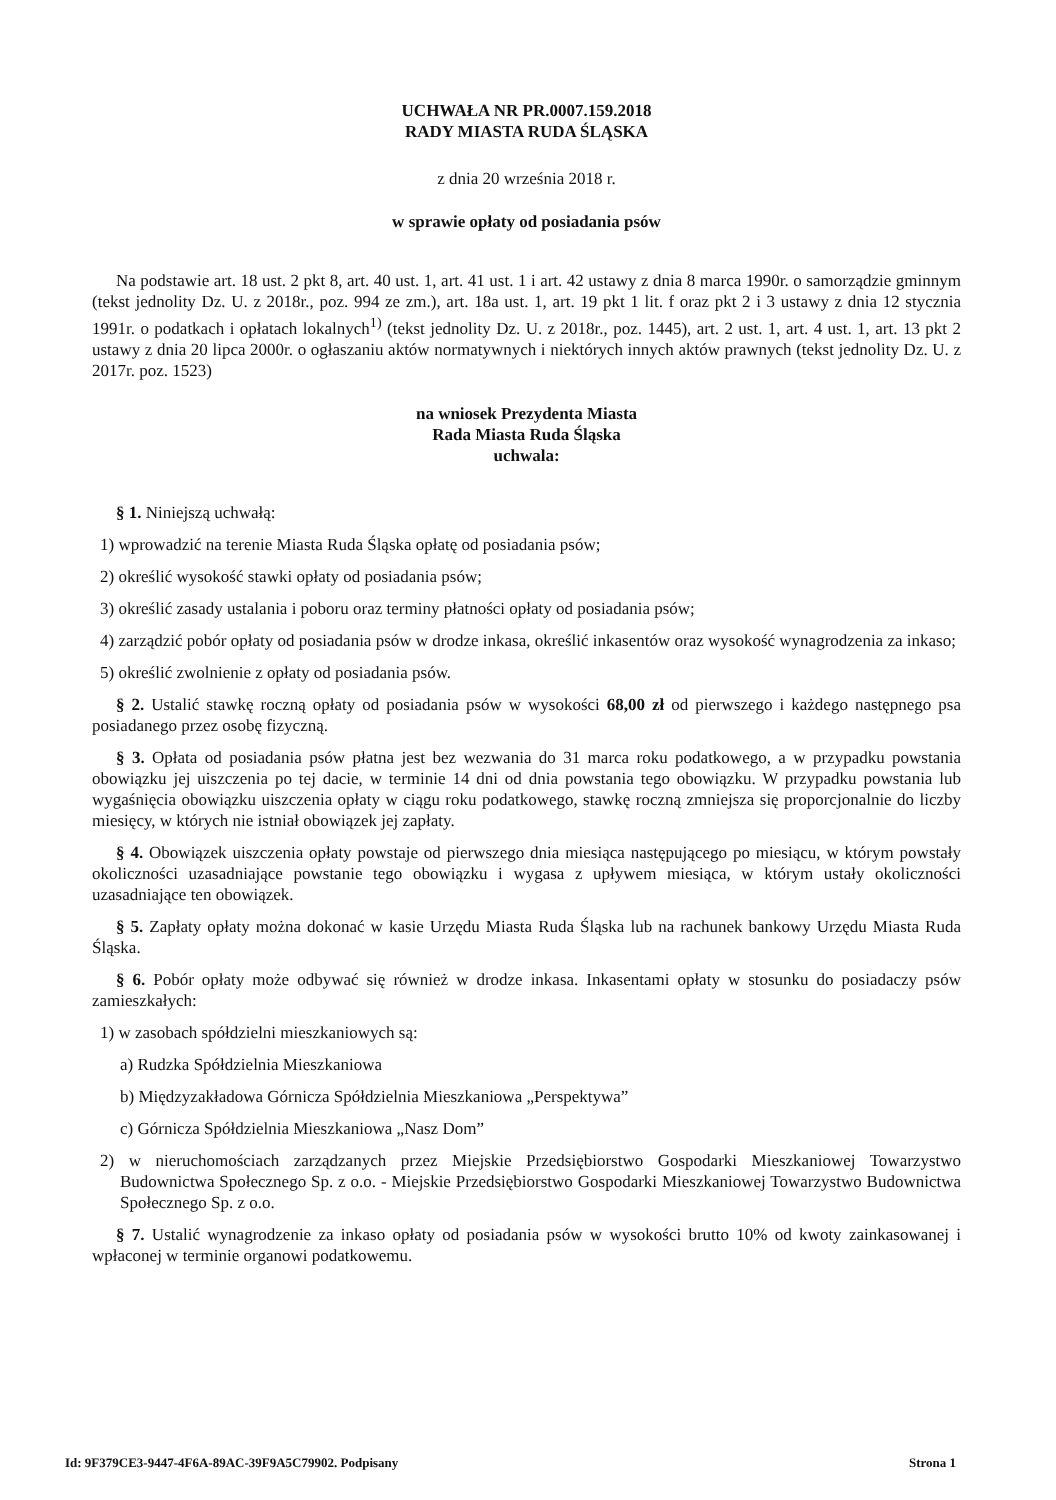UCHWAŁA NR PR.0007.159.2018
RADY MIASTA RUDA ŚLĄSKA
z dnia 20 września 2018 r.
w sprawie opłaty od posiadania psów
Na podstawie art. 18 ust. 2 pkt 8, art. 40 ust. 1, art. 41 ust. 1 i art. 42 ustawy z dnia 8 marca 1990r. o samorządzie gminnym (tekst jednolity Dz. U. z 2018r., poz. 994 ze zm.), art. 18a ust. 1, art. 19 pkt 1 lit. f oraz pkt 2 i 3 ustawy z dnia 12 stycznia 1991r. o podatkach i opłatach lokalnych<sup>1)</sup> (tekst jednolity Dz. U. z 2018r., poz. 1445), art. 2 ust. 1, art. 4 ust. 1, art. 13 pkt 2 ustawy z dnia 20 lipca 2000r. o ogłaszaniu aktów normatywnych i niektórych innych aktów prawnych (tekst jednolity Dz. U. z 2017r. poz. 1523)
na wniosek Prezydenta Miasta
Rada Miasta Ruda Śląska
uchwala:
§ 1. Niniejszą uchwałą:
1) wprowadzić na terenie Miasta Ruda Śląska opłatę od posiadania psów;
2) określić wysokość stawki opłaty od posiadania psów;
3) określić zasady ustalania i poboru oraz terminy płatności opłaty od posiadania psów;
4) zarządzić pobór opłaty od posiadania psów w drodze inkasa, określić inkasentów oraz wysokość wynagrodzenia za inkaso;
5) określić zwolnienie z opłaty od posiadania psów.
§ 2. Ustalić stawkę roczną opłaty od posiadania psów w wysokości 68,00 zł od pierwszego i każdego następnego psa posiadanego przez osobę fizyczną.
§ 3. Opłata od posiadania psów płatna jest bez wezwania do 31 marca roku podatkowego, a w przypadku powstania obowiązku jej uiszczenia po tej dacie, w terminie 14 dni od dnia powstania tego obowiązku. W przypadku powstania lub wygaśnięcia obowiązku uiszczenia opłaty w ciągu roku podatkowego, stawkę roczną zmniejsza się proporcjonalnie do liczby miesięcy, w których nie istniał obowiązek jej zapłaty.
§ 4. Obowiązek uiszczenia opłaty powstaje od pierwszego dnia miesiąca następującego po miesiącu, w którym powstały okoliczności uzasadniające powstanie tego obowiązku i wygasa z upływem miesiąca, w którym ustały okoliczności uzasadniające ten obowiązek.
§ 5. Zapłaty opłaty można dokonać w kasie Urzędu Miasta Ruda Śląska lub na rachunek bankowy Urzędu Miasta Ruda Śląska.
§ 6. Pobór opłaty może odbywać się również w drodze inkasa. Inkasentami opłaty w stosunku do posiadaczy psów zamieszkałych:
1) w zasobach spółdzielni mieszkaniowych są:
a) Rudzka Spółdzielnia Mieszkaniowa
b) Międzyzakładowa Górnicza Spółdzielnia Mieszkaniowa „Perspektywa”
c) Górnicza Spółdzielnia Mieszkaniowa „Nasz Dom”
2) w nieruchomościach zarządzanych przez Miejskie Przedsiębiorstwo Gospodarki Mieszkaniowej Towarzystwo Budownictwa Społecznego Sp. z o.o. - Miejskie Przedsiębiorstwo Gospodarki Mieszkaniowej Towarzystwo Budownictwa Społecznego Sp. z o.o.
§ 7. Ustalić wynagrodzenie za inkaso opłaty od posiadania psów w wysokości brutto 10% od kwoty zainkasowanej i wpłaconej w terminie organowi podatkowemu.
Id: 9F379CE3-9447-4F6A-89AC-39F9A5C79902. Podpisany Strona 1